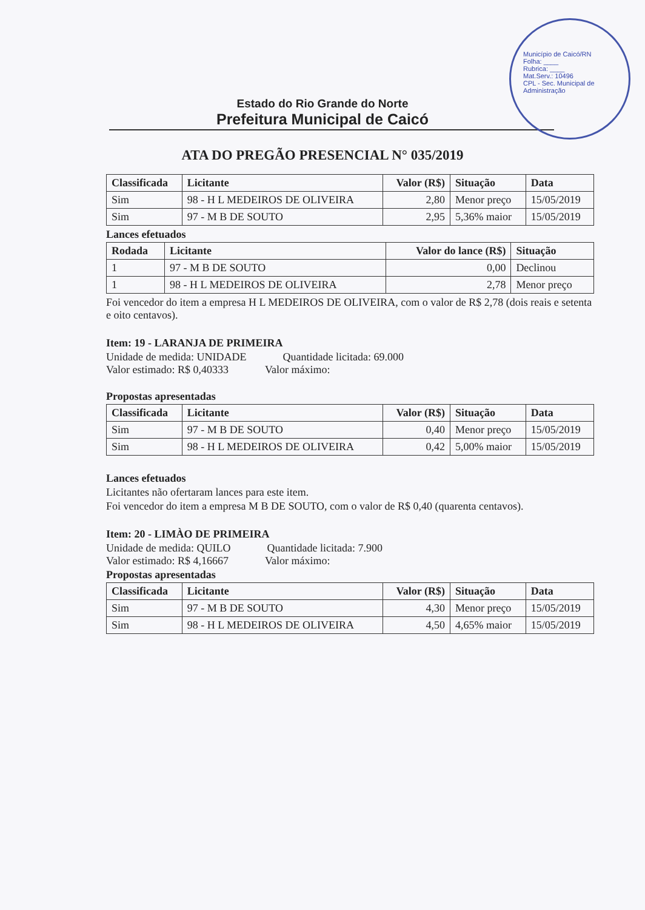Município de Caicó/RN
Folha: ____
Rubrica: ____
Mat.Serv.: 10496
CPL - Sec. Municipal de Administração
Estado do Rio Grande do Norte
Prefeitura Municipal de Caicó
ATA DO PREGÃO PRESENCIAL N° 035/2019
| Classificada | Licitante | Valor (R$) | Situação | Data |
| --- | --- | --- | --- | --- |
| Sim | 98 - H L MEDEIROS DE OLIVEIRA | 2,80 | Menor preço | 15/05/2019 |
| Sim | 97 - M B DE SOUTO | 2,95 | 5,36% maior | 15/05/2019 |
Lances efetuados
| Rodada | Licitante | Valor do lance (R$) | Situação |
| --- | --- | --- | --- |
| 1 | 97 - M B DE SOUTO | 0,00 | Declinou |
| 1 | 98 - H L MEDEIROS DE OLIVEIRA | 2,78 | Menor preço |
Foi vencedor do item a empresa H L MEDEIROS DE OLIVEIRA, com o valor de R$ 2,78 (dois reais e setenta e oito centavos).
Item: 19 - LARANJA DE PRIMEIRA
Unidade de medida: UNIDADE Quantidade licitada: 69.000
Valor estimado: R$ 0,40333 Valor máximo:
Propostas apresentadas
| Classificada | Licitante | Valor (R$) | Situação | Data |
| --- | --- | --- | --- | --- |
| Sim | 97 - M B DE SOUTO | 0,40 | Menor preço | 15/05/2019 |
| Sim | 98 - H L MEDEIROS DE OLIVEIRA | 0,42 | 5,00% maior | 15/05/2019 |
Lances efetuados
Licitantes não ofertaram lances para este item.
Foi vencedor do item a empresa M B DE SOUTO, com o valor de R$ 0,40 (quarenta centavos).
Item: 20 - LIMÀO DE PRIMEIRA
Unidade de medida: QUILO Quantidade licitada: 7.900
Valor estimado: R$ 4,16667 Valor máximo:
Propostas apresentadas
| Classificada | Licitante | Valor (R$) | Situação | Data |
| --- | --- | --- | --- | --- |
| Sim | 97 - M B DE SOUTO | 4,30 | Menor preço | 15/05/2019 |
| Sim | 98 - H L MEDEIROS DE OLIVEIRA | 4,50 | 4,65% maior | 15/05/2019 |